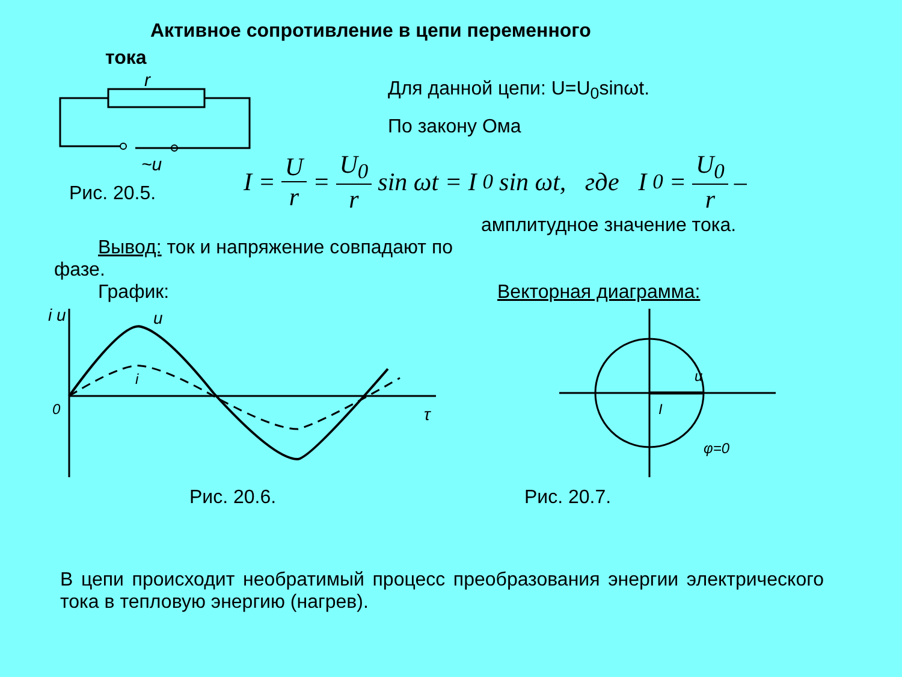Активное сопротивление в цепи переменного
тока
r
~u
Рис. 20.5.
Для данной цепи: U=U<sub>0</sub>sinωt.
По закону Ома
I = U r = U<sub>0</sub> r sin ωt = I<sub>0</sub> sin ωt, где I<sub>0</sub> = U<sub>0</sub> r –
амплитудное значение тока.
Вывод: ток и напряжение совпадают по
фазе.
График:
i u
u
i
0
τ
Рис. 20.6.
Векторная диаграмма:
u
I
φ=0
Рис. 20.7.
В цепи происходит необратимый процесс преобразования энергии электрического тока в тепловую энергию (нагрев).